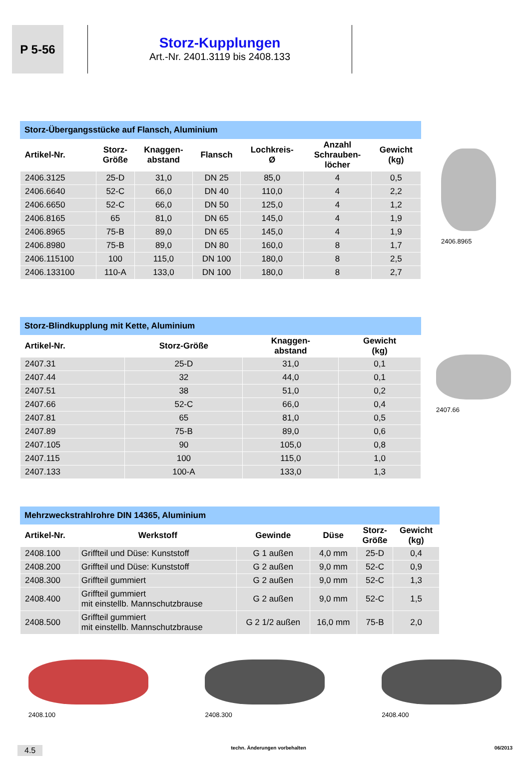P 5-56
Storz-Kupplungen
Art.-Nr. 2401.3119 bis 2408.133
Storz-Übergangsstücke auf Flansch, Aluminium
| Artikel-Nr. | Storz- Größe | Knaggen- abstand | Flansch | Lochkreis- Ø | Anzahl Schrauben- löcher | Gewicht (kg) |
| --- | --- | --- | --- | --- | --- | --- |
| 2406.3125 | 25-D | 31,0 | DN 25 | 85,0 | 4 | 0,5 |
| 2406.6640 | 52-C | 66,0 | DN 40 | 110,0 | 4 | 2,2 |
| 2406.6650 | 52-C | 66,0 | DN 50 | 125,0 | 4 | 1,2 |
| 2406.8165 | 65 | 81,0 | DN 65 | 145,0 | 4 | 1,9 |
| 2406.8965 | 75-B | 89,0 | DN 65 | 145,0 | 4 | 1,9 |
| 2406.8980 | 75-B | 89,0 | DN 80 | 160,0 | 8 | 1,7 |
| 2406.115100 | 100 | 115,0 | DN 100 | 180,0 | 8 | 2,5 |
| 2406.133100 | 110-A | 133,0 | DN 100 | 180,0 | 8 | 2,7 |
2406.8965
Storz-Blindkupplung mit Kette, Aluminium
| Artikel-Nr. | Storz-Größe | Knaggen- abstand | Gewicht (kg) |
| --- | --- | --- | --- |
| 2407.31 | 25-D | 31,0 | 0,1 |
| 2407.44 | 32 | 44,0 | 0,1 |
| 2407.51 | 38 | 51,0 | 0,2 |
| 2407.66 | 52-C | 66,0 | 0,4 |
| 2407.81 | 65 | 81,0 | 0,5 |
| 2407.89 | 75-B | 89,0 | 0,6 |
| 2407.105 | 90 | 105,0 | 0,8 |
| 2407.115 | 100 | 115,0 | 1,0 |
| 2407.133 | 100-A | 133,0 | 1,3 |
2407.66
Mehrzweckstrahlrohre DIN 14365, Aluminium
| Artikel-Nr. | Werkstoff | Gewinde | Düse | Storz- Größe | Gewicht (kg) |
| --- | --- | --- | --- | --- | --- |
| 2408.100 | Griffteil und Düse: Kunststoff | G 1 außen | 4,0 mm | 25-D | 0,4 |
| 2408.200 | Griffteil und Düse: Kunststoff | G 2 außen | 9,0 mm | 52-C | 0,9 |
| 2408.300 | Griffteil gummiert | G 2 außen | 9,0 mm | 52-C | 1,3 |
| 2408.400 | Griffteil gummiert mit einstellb. Mannschutzbrause | G 2 außen | 9,0 mm | 52-C | 1,5 |
| 2408.500 | Griffteil gummiert mit einstellb. Mannschutzbrause | G 2 1/2 außen | 16,0 mm | 75-B | 2,0 |
2408.100 2408.300 2408.400
4.5 techn. Änderungen vorbehalten 06/2013